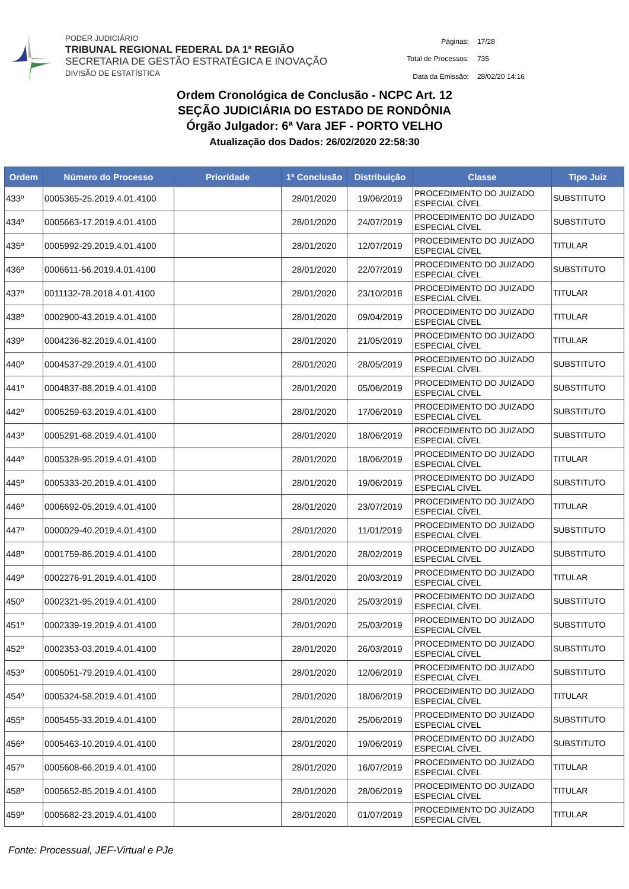PODER JUDICIÁRIO
TRIBUNAL REGIONAL FEDERAL DA 1ª REGIÃO
SECRETARIA DE GESTÃO ESTRATÉGICA E INOVAÇÃO
DIVISÃO DE ESTATÍSTICA
| Páginas: | 17/28 |
| Total de Processos: | 735 |
| Data da Emissão: | 28/02/20 14:16 |
Ordem Cronológica de Conclusão - NCPC Art. 12
SEÇÃO JUDICIÁRIA DO ESTADO DE RONDÔNIA
Órgão Julgador: 6ª Vara JEF - PORTO VELHO
Atualização dos Dados: 26/02/2020 22:58:30
| Ordem | Número do Processo | Prioridade | 1ª Conclusão | Distribuição | Classe | Tipo Juiz |
| --- | --- | --- | --- | --- | --- | --- |
| 433º | 0005365-25.2019.4.01.4100 | | 28/01/2020 | 19/06/2019 | PROCEDIMENTO DO JUIZADO ESPECIAL CÍVEL | SUBSTITUTO |
| 434º | 0005663-17.2019.4.01.4100 | | 28/01/2020 | 24/07/2019 | PROCEDIMENTO DO JUIZADO ESPECIAL CÍVEL | SUBSTITUTO |
| 435º | 0005992-29.2019.4.01.4100 | | 28/01/2020 | 12/07/2019 | PROCEDIMENTO DO JUIZADO ESPECIAL CÍVEL | TITULAR |
| 436º | 0006611-56.2019.4.01.4100 | | 28/01/2020 | 22/07/2019 | PROCEDIMENTO DO JUIZADO ESPECIAL CÍVEL | SUBSTITUTO |
| 437º | 0011132-78.2018.4.01.4100 | | 28/01/2020 | 23/10/2018 | PROCEDIMENTO DO JUIZADO ESPECIAL CÍVEL | TITULAR |
| 438º | 0002900-43.2019.4.01.4100 | | 28/01/2020 | 09/04/2019 | PROCEDIMENTO DO JUIZADO ESPECIAL CÍVEL | TITULAR |
| 439º | 0004236-82.2019.4.01.4100 | | 28/01/2020 | 21/05/2019 | PROCEDIMENTO DO JUIZADO ESPECIAL CÍVEL | TITULAR |
| 440º | 0004537-29.2019.4.01.4100 | | 28/01/2020 | 28/05/2019 | PROCEDIMENTO DO JUIZADO ESPECIAL CÍVEL | SUBSTITUTO |
| 441º | 0004837-88.2019.4.01.4100 | | 28/01/2020 | 05/06/2019 | PROCEDIMENTO DO JUIZADO ESPECIAL CÍVEL | SUBSTITUTO |
| 442º | 0005259-63.2019.4.01.4100 | | 28/01/2020 | 17/06/2019 | PROCEDIMENTO DO JUIZADO ESPECIAL CÍVEL | SUBSTITUTO |
| 443º | 0005291-68.2019.4.01.4100 | | 28/01/2020 | 18/06/2019 | PROCEDIMENTO DO JUIZADO ESPECIAL CÍVEL | SUBSTITUTO |
| 444º | 0005328-95.2019.4.01.4100 | | 28/01/2020 | 18/06/2019 | PROCEDIMENTO DO JUIZADO ESPECIAL CÍVEL | TITULAR |
| 445º | 0005333-20.2019.4.01.4100 | | 28/01/2020 | 19/06/2019 | PROCEDIMENTO DO JUIZADO ESPECIAL CÍVEL | SUBSTITUTO |
| 446º | 0006692-05.2019.4.01.4100 | | 28/01/2020 | 23/07/2019 | PROCEDIMENTO DO JUIZADO ESPECIAL CÍVEL | TITULAR |
| 447º | 0000029-40.2019.4.01.4100 | | 28/01/2020 | 11/01/2019 | PROCEDIMENTO DO JUIZADO ESPECIAL CÍVEL | SUBSTITUTO |
| 448º | 0001759-86.2019.4.01.4100 | | 28/01/2020 | 28/02/2019 | PROCEDIMENTO DO JUIZADO ESPECIAL CÍVEL | SUBSTITUTO |
| 449º | 0002276-91.2019.4.01.4100 | | 28/01/2020 | 20/03/2019 | PROCEDIMENTO DO JUIZADO ESPECIAL CÍVEL | TITULAR |
| 450º | 0002321-95.2019.4.01.4100 | | 28/01/2020 | 25/03/2019 | PROCEDIMENTO DO JUIZADO ESPECIAL CÍVEL | SUBSTITUTO |
| 451º | 0002339-19.2019.4.01.4100 | | 28/01/2020 | 25/03/2019 | PROCEDIMENTO DO JUIZADO ESPECIAL CÍVEL | SUBSTITUTO |
| 452º | 0002353-03.2019.4.01.4100 | | 28/01/2020 | 26/03/2019 | PROCEDIMENTO DO JUIZADO ESPECIAL CÍVEL | SUBSTITUTO |
| 453º | 0005051-79.2019.4.01.4100 | | 28/01/2020 | 12/06/2019 | PROCEDIMENTO DO JUIZADO ESPECIAL CÍVEL | SUBSTITUTO |
| 454º | 0005324-58.2019.4.01.4100 | | 28/01/2020 | 18/06/2019 | PROCEDIMENTO DO JUIZADO ESPECIAL CÍVEL | TITULAR |
| 455º | 0005455-33.2019.4.01.4100 | | 28/01/2020 | 25/06/2019 | PROCEDIMENTO DO JUIZADO ESPECIAL CÍVEL | SUBSTITUTO |
| 456º | 0005463-10.2019.4.01.4100 | | 28/01/2020 | 19/06/2019 | PROCEDIMENTO DO JUIZADO ESPECIAL CÍVEL | SUBSTITUTO |
| 457º | 0005608-66.2019.4.01.4100 | | 28/01/2020 | 16/07/2019 | PROCEDIMENTO DO JUIZADO ESPECIAL CÍVEL | TITULAR |
| 458º | 0005652-85.2019.4.01.4100 | | 28/01/2020 | 28/06/2019 | PROCEDIMENTO DO JUIZADO ESPECIAL CÍVEL | TITULAR |
| 459º | 0005682-23.2019.4.01.4100 | | 28/01/2020 | 01/07/2019 | PROCEDIMENTO DO JUIZADO ESPECIAL CÍVEL | TITULAR |
Fonte: Processual, JEF-Virtual e PJe